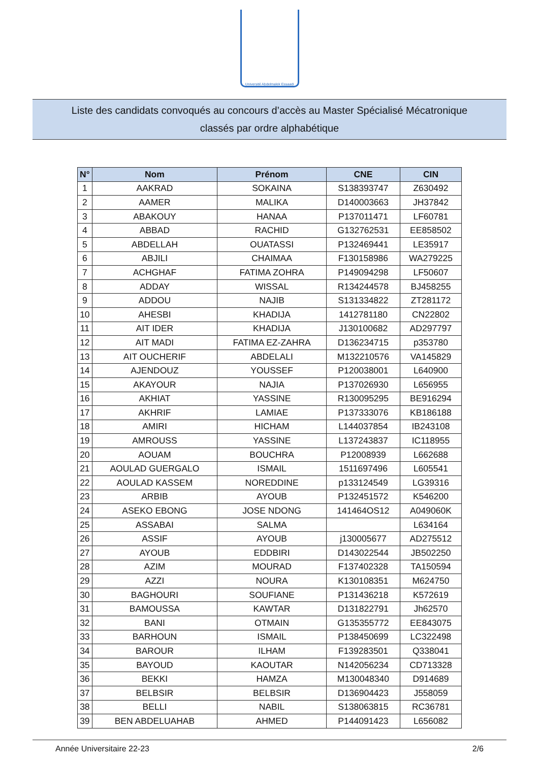Université Abdelmalek Essaadi
Liste des candidats convoqués au concours d’accès au Master Spécialisé Mécatronique
classés par ordre alphabétique
| N° | Nom | Prénom | CNE | CIN |
| --- | --- | --- | --- | --- |
| 1 | AAKRAD | SOKAINA | S138393747 | Z630492 |
| 2 | AAMER | MALIKA | D140003663 | JH37842 |
| 3 | ABAKOUY | HANAA | P137011471 | LF60781 |
| 4 | ABBAD | RACHID | G132762531 | EE858502 |
| 5 | ABDELLAH | OUATASSI | P132469441 | LE35917 |
| 6 | ABJILI | CHAIMAA | F130158986 | WA279225 |
| 7 | ACHGHAF | FATIMA ZOHRA | P149094298 | LF50607 |
| 8 | ADDAY | WISSAL | R134244578 | BJ458255 |
| 9 | ADDOU | NAJIB | S131334822 | ZT281172 |
| 10 | AHESBI | KHADIJA | 1412781180 | CN22802 |
| 11 | AIT IDER | KHADIJA | J130100682 | AD297797 |
| 12 | AIT MADI | FATIMA EZ-ZAHRA | D136234715 | p353780 |
| 13 | AIT OUCHERIF | ABDELALI | M132210576 | VA145829 |
| 14 | AJENDOUZ | YOUSSEF | P120038001 | L640900 |
| 15 | AKAYOUR | NAJIA | P137026930 | L656955 |
| 16 | AKHIAT | YASSINE | R130095295 | BE916294 |
| 17 | AKHRIF | LAMIAE | P137333076 | KB186188 |
| 18 | AMIRI | HICHAM | L144037854 | IB243108 |
| 19 | AMROUSS | YASSINE | L137243837 | IC118955 |
| 20 | AOUAM | BOUCHRA | P12008939 | L662688 |
| 21 | AOULAD GUERGALO | ISMAIL | 1511697496 | L605541 |
| 22 | AOULAD KASSEM | NOREDDINE | p133124549 | LG39316 |
| 23 | ARBIB | AYOUB | P132451572 | K546200 |
| 24 | ASEKO EBONG | JOSE NDONG | 141464OS12 | A049060K |
| 25 | ASSABAI | SALMA | | L634164 |
| 26 | ASSIF | AYOUB | j130005677 | AD275512 |
| 27 | AYOUB | EDDBIRI | D143022544 | JB502250 |
| 28 | AZIM | MOURAD | F137402328 | TA150594 |
| 29 | AZZI | NOURA | K130108351 | M624750 |
| 30 | BAGHOURI | SOUFIANE | P131436218 | K572619 |
| 31 | BAMOUSSA | KAWTAR | D131822791 | Jh62570 |
| 32 | BANI | OTMAIN | G135355772 | EE843075 |
| 33 | BARHOUN | ISMAIL | P138450699 | LC322498 |
| 34 | BAROUR | ILHAM | F139283501 | Q338041 |
| 35 | BAYOUD | KAOUTAR | N142056234 | CD713328 |
| 36 | BEKKI | HAMZA | M130048340 | D914689 |
| 37 | BELBSIR | BELBSIR | D136904423 | J558059 |
| 38 | BELLI | NABIL | S138063815 | RC36781 |
| 39 | BEN ABDELUAHAB | AHMED | P144091423 | L656082 |
Année Universitaire 22-23 2/6